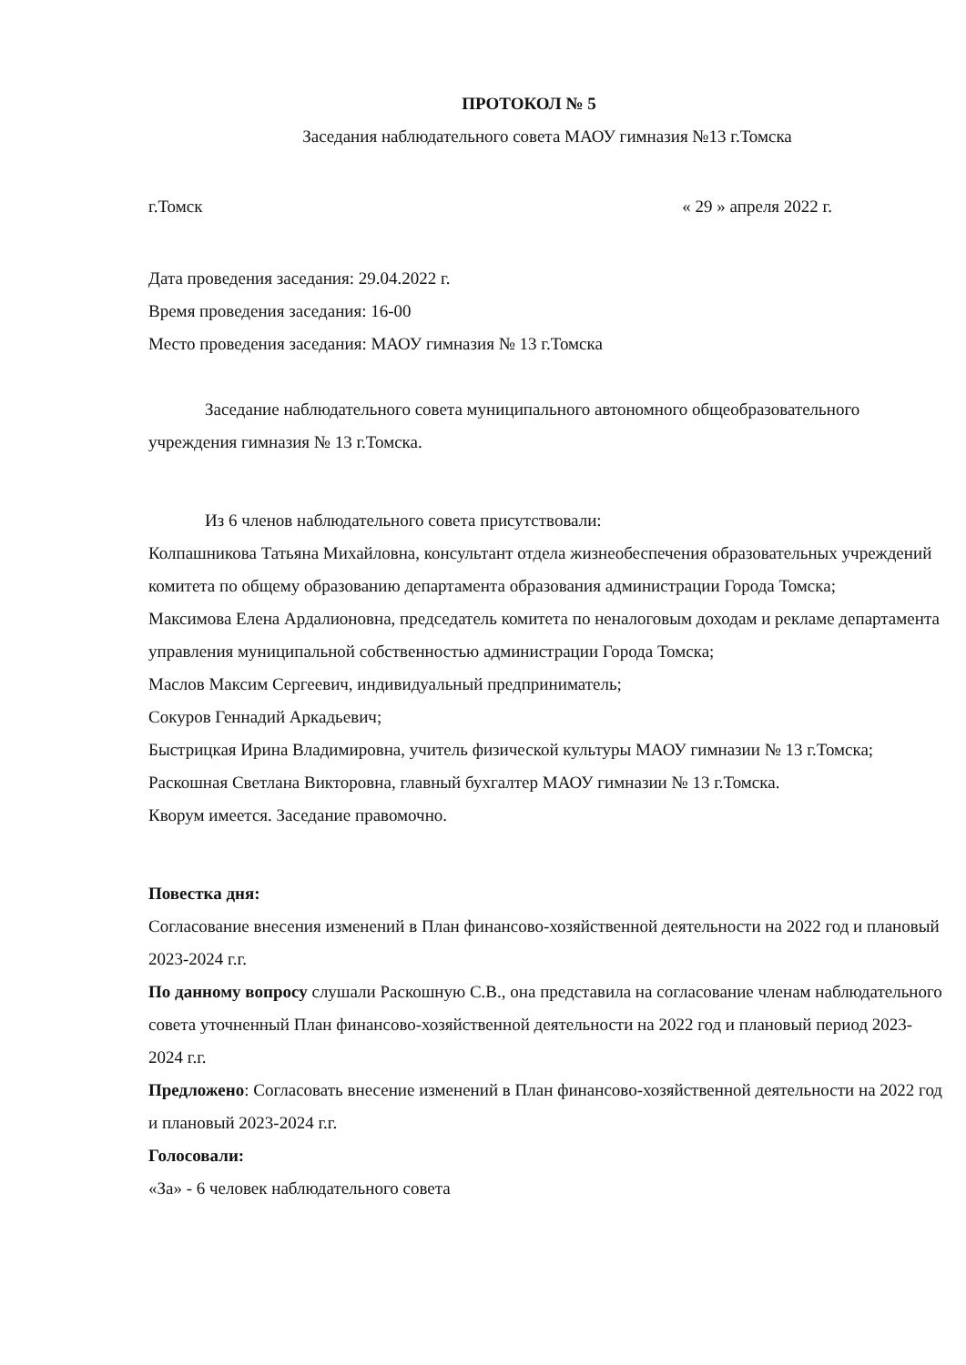ПРОТОКОЛ № 5
Заседания наблюдательного совета МАОУ гимназия №13 г.Томска
г.Томск « 29 » апреля 2022 г.
Дата проведения заседания: 29.04.2022 г.
Время проведения заседания: 16-00
Место проведения заседания: МАОУ гимназия № 13 г.Томска
Заседание наблюдательного совета муниципального автономного общеобразовательного учреждения гимназия № 13 г.Томска.
Из 6 членов наблюдательного совета присутствовали:
Колпашникова Татьяна Михайловна, консультант отдела жизнеобеспечения образовательных учреждений комитета по общему образованию департамента образования администрации Города Томска;
Максимова Елена Ардалионовна, председатель комитета по неналоговым доходам и рекламе департамента управления муниципальной собственностью администрации Города Томска;
Маслов Максим Сергеевич, индивидуальный предприниматель;
Сокуров Геннадий Аркадьевич;
Быстрицкая Ирина Владимировна, учитель физической культуры МАОУ гимназии № 13 г.Томска;
Раскошная Светлана Викторовна, главный бухгалтер МАОУ гимназии № 13 г.Томска.
Кворум имеется. Заседание правомочно.
Повестка дня:
Согласование внесения изменений в План финансово-хозяйственной деятельности на 2022 год и плановый 2023-2024 г.г.
По данному вопросу слушали Раскошную С.В., она представила на согласование членам наблюдательного совета уточненный План финансово-хозяйственной деятельности на 2022 год и плановый период 2023-2024 г.г.
Предложено: Согласовать внесение изменений в План финансово-хозяйственной деятельности на 2022 год и плановый 2023-2024 г.г.
Голосовали:
«За» - 6 человек наблюдательного совета